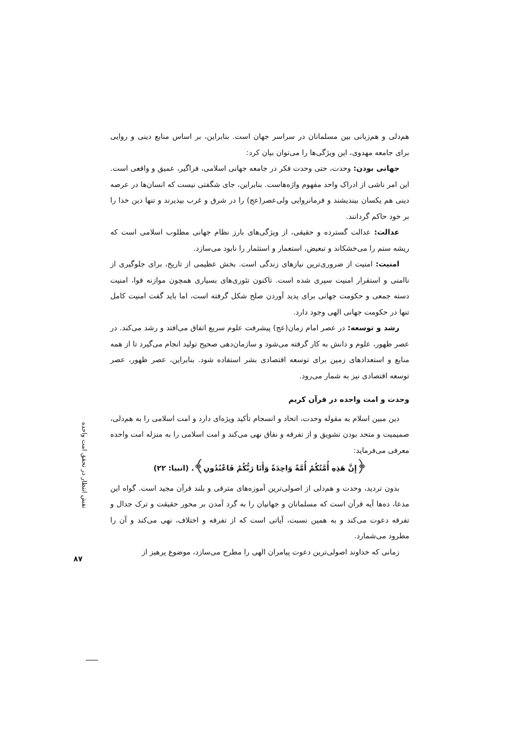هم‌دلی و هم‌زبانی بین مسلمانان در سراسر جهان است. بنابراین، بر اساس منابع دینی و روایی برای جامعه مهدوی، این ویژگی‌ها را می‌توان بیان کرد:
جهانی بودن: وحدت، حتی وحدت فکر در جامعه جهانی اسلامی، فراگیر، عمیق و واقعی است. این امر ناشی از ادراک واحد مفهوم واژه‌هاست. بنابراین، جای شگفتی نیست که انسان‌ها در عرصه دینی هم یکسان بیندیشند و فرمانروایی ولی‌عصر(عج) را در شرق و غرب بپذیرند و تنها دین خدا را بر خود حاکم گردانند.
عدالت: عدالت گسترده و حقیقی، از ویژگی‌های بارز نظام جهانی مطلوب اسلامی است که ریشه ستم را می‌خشکاند و تبعیض، استعمار و استثمار را نابود می‌سازد.
امنیت: امنیت از ضروری‌ترین نیازهای زندگی است. بخش عظیمی از تاریخ، برای جلوگیری از ناامنی و استقرار امنیت سپری شده است. تاکنون تئوری‌های بسیاری همچون موازنه قوا، امنیت دسته جمعی و حکومت جهانی برای پدید آوردن صلح شکل گرفته است، اما باید گفت امنیت کامل تنها در حکومت جهانی الهی وجود دارد.
رشد و توسعه: در عصر امام زمان(عج) پیشرفت علوم سریع اتفاق می‌افتد و رشد می‌کند. در عصر ظهور، علوم و دانش به کار گرفته می‌شود و سازمان‌دهی صحیح تولید انجام می‌گیرد تا از همه منابع و استعدادهای زمین برای توسعه اقتصادی بشر استفاده شود. بنابراین، عصر ظهور، عصر توسعه اقتصادی نیز به شمار می‌رود.
وحدت و امت واحده در قرآن کریم
دین مبین اسلام به مقوله وحدت، اتحاد و انسجام تأکید ویژه‌ای دارد و امت اسلامی را به هم‌دلی، صمیمیت و متحد بودن تشویق و از تفرقه و نفاق نهی می‌کند و امت اسلامی را به منزله امت واحده معرفی می‌فرماید:
﴿إِنَّ هَذِهِ أُمَّتُكُمْ أُمَّةً وَاحِدَةً وَأَنَا رَبُّكُمْ فَاعْبُدُونِ﴾. (انبیا: ۲۲)
بدون تردید، وحدت و هم‌دلی از اصولی‌ترین آموزه‌های مترقی و بلند قرآن مجید است. گواه این مدعا، ده‌ها آیه قرآن است که مسلمانان و جهانیان را به گرد آمدن بر محور حقیقت و ترک جدال و تفرقه دعوت می‌کند و به همین نسبت، آیاتی است که از تفرقه و اختلاف، نهی می‌کند و آن را مطرود می‌شمارد.
زمانی که خداوند اصولی‌ترین دعوت پیامران الهی را مطرح می‌سازد، موضوع پرهیز از
نقش انتظار در تحقق امت واحده
۸۷